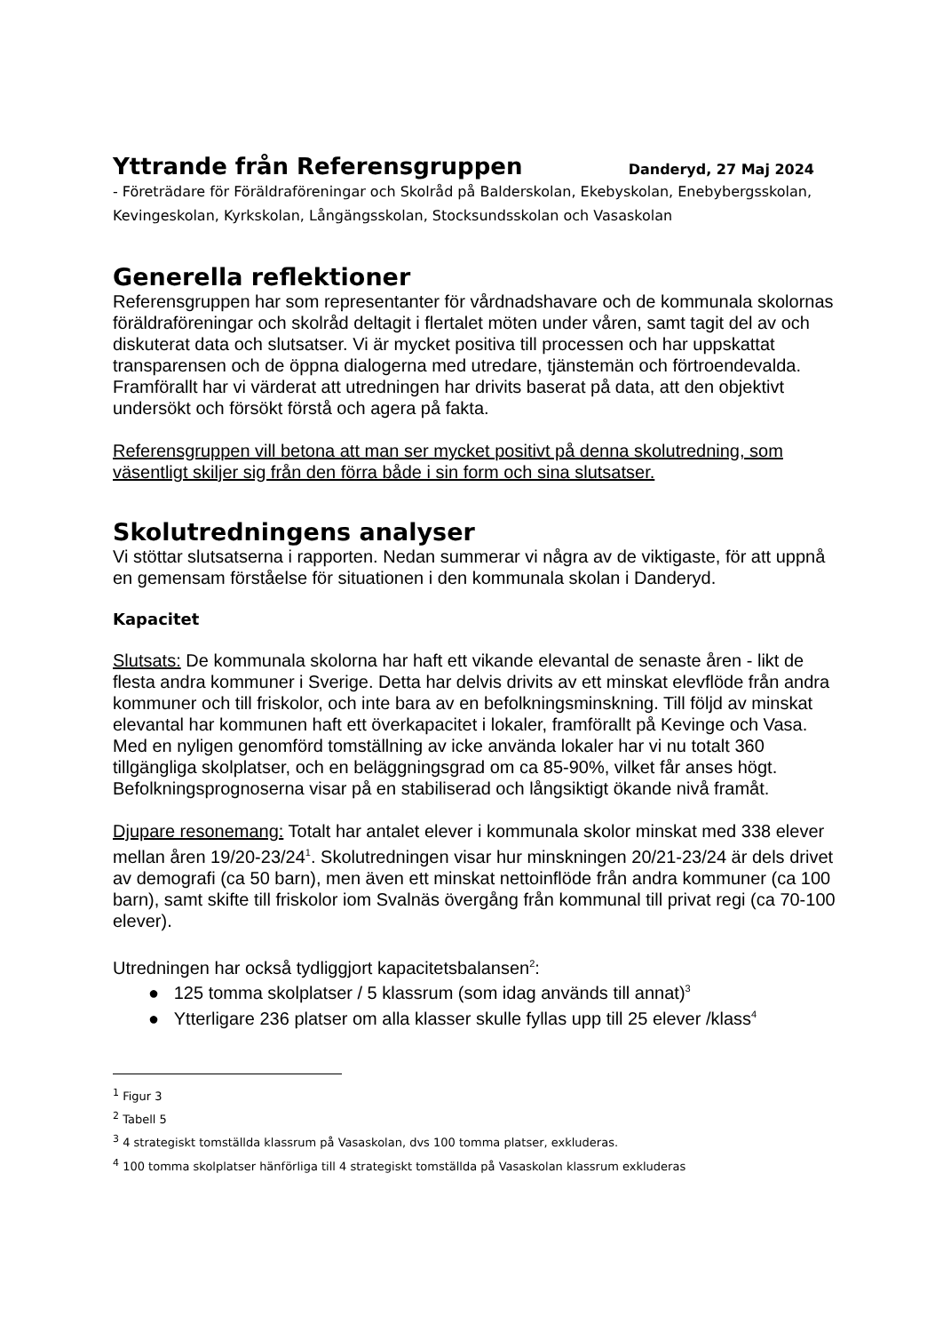Yttrande från Referensgruppen
Danderyd, 27 Maj 2024
- Företrädare för Föräldraföreningar och Skolråd på Balderskolan, Ekebyskolan, Enebybergsskolan, Kevingeskolan, Kyrkskolan, Långängsskolan, Stocksundsskolan och Vasaskolan
Generella reflektioner
Referensgruppen har som representanter för vårdnadshavare och de kommunala skolornas föräldraföreningar och skolråd deltagit i flertalet möten under våren, samt tagit del av och diskuterat data och slutsatser. Vi är mycket positiva till processen och har uppskattat transparensen och de öppna dialogerna med utredare, tjänstemän och förtroendevalda. Framförallt har vi värderat att utredningen har drivits baserat på data, att den objektivt undersökt och försökt förstå och agera på fakta.
Referensgruppen vill betona att man ser mycket positivt på denna skolutredning, som väsentligt skiljer sig från den förra både i sin form och sina slutsatser.
Skolutredningens analyser
Vi stöttar slutsatserna i rapporten. Nedan summerar vi några av de viktigaste, för att uppnå en gemensam förståelse för situationen i den kommunala skolan i Danderyd.
Kapacitet
Slutsats: De kommunala skolorna har haft ett vikande elevantal de senaste åren - likt de flesta andra kommuner i Sverige. Detta har delvis drivits av ett minskat elevflöde från andra kommuner och till friskolor, och inte bara av en befolkningsminskning. Till följd av minskat elevantal har kommunen haft ett överkapacitet i lokaler, framförallt på Kevinge och Vasa. Med en nyligen genomförd tomställning av icke använda lokaler har vi nu totalt 360 tillgängliga skolplatser, och en beläggningsgrad om ca 85-90%, vilket får anses högt. Befolkningsprognoserna visar på en stabiliserad och långsiktigt ökande nivå framåt.
Djupare resonemang: Totalt har antalet elever i kommunala skolor minskat med 338 elever mellan åren 19/20-23/24<sup>1</sup>. Skolutredningen visar hur minskningen 20/21-23/24 är dels drivet av demografi (ca 50 barn), men även ett minskat nettoinflöde från andra kommuner (ca 100 barn), samt skifte till friskolor iom Svalnäs övergång från kommunal till privat regi (ca 70-100 elever).
Utredningen har också tydliggjort kapacitetsbalansen<sup>2</sup>:
● 125 tomma skolplatser / 5 klassrum (som idag används till annat)<sup>3</sup>
● Ytterligare 236 platser om alla klasser skulle fyllas upp till 25 elever /klass<sup>4</sup>
<sup>1</sup> Figur 3
<sup>2</sup> Tabell 5
<sup>3</sup> 4 strategiskt tomställda klassrum på Vasaskolan, dvs 100 tomma platser, exkluderas.
<sup>4</sup> 100 tomma skolplatser hänförliga till 4 strategiskt tomställda på Vasaskolan klassrum exkluderas